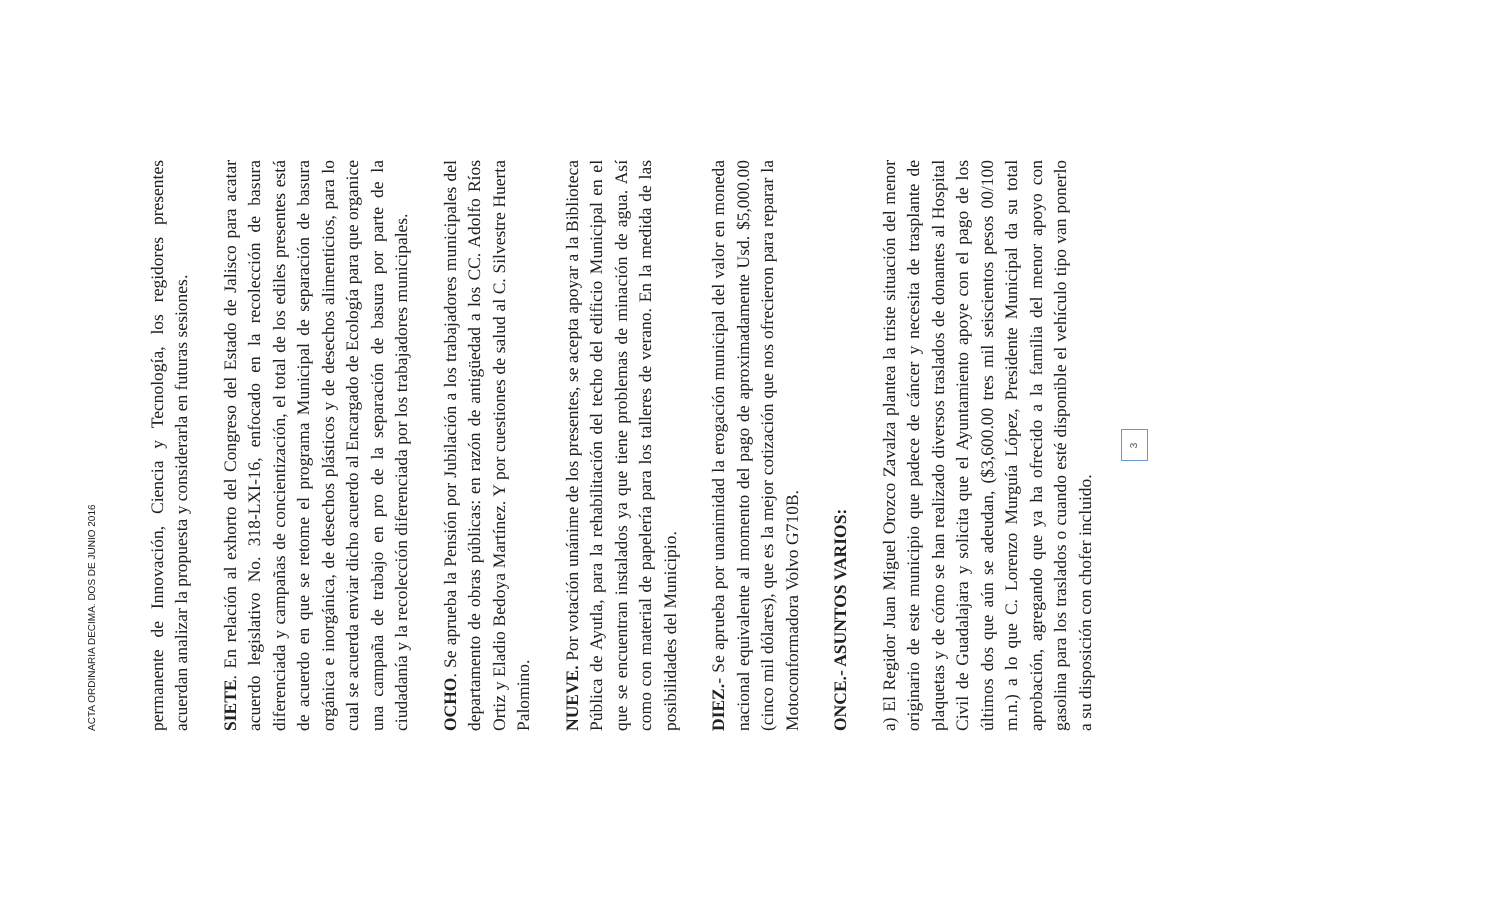ACTA ORDINARIA DECIMA. DOS DE JUNIO 2016
permanente de Innovación, Ciencia y Tecnología, los regidores presentes acuerdan analizar la propuesta y considerarla en futuras sesiones.
SIETE. En relación al exhorto del Congreso del Estado de Jalisco para acatar acuerdo legislativo No. 318-LXI-16, enfocado en la recolección de basura diferenciada y campañas de concientización, el total de los ediles presentes está de acuerdo en que se retome el programa Municipal de separación de basura orgánica e inorgánica, de desechos plásticos y de desechos alimenticios, para lo cual se acuerda enviar dicho acuerdo al Encargado de Ecología para que organice una campaña de trabajo en pro de la separación de basura por parte de la ciudadanía y la recolección diferenciada por los trabajadores municipales.
OCHO. Se aprueba la Pensión por Jubilación a los trabajadores municipales del departamento de obras públicas: en razón de antigüedad a los CC. Adolfo Ríos Ortiz y Eladio Bedoya Martínez. Y por cuestiones de salud al C. Silvestre Huerta Palomino.
NUEVE. Por votación unánime de los presentes, se acepta apoyar a la Biblioteca Pública de Ayutla, para la rehabilitación del techo del edificio Municipal en el que se encuentran instalados ya que tiene problemas de minación de agua. Así como con material de papelería para los talleres de verano. En la medida de las posibilidades del Municipio.
DIEZ.- Se aprueba por unanimidad la erogación municipal del valor en moneda nacional equivalente al momento del pago de aproximadamente Usd. $5,000.00 (cinco mil dólares), que es la mejor cotización que nos ofrecieron para reparar la Motoconformadora Volvo G710B.
ONCE.- ASUNTOS VARIOS:
a) El Regidor Juan Miguel Orozco Zavalza plantea la triste situación del menor originario de este municipio que padece de cáncer y necesita de trasplante de plaquetas y de cómo se han realizado diversos traslados de donantes al Hospital Civil de Guadalajara y solicita que el Ayuntamiento apoye con el pago de los últimos dos que aún se adeudan, ($3,600.00 tres mil seiscientos pesos 00/100 m.n.) a lo que C. Lorenzo Murguía López, Presidente Municipal da su total aprobación, agregando que ya ha ofrecido a la familia del menor apoyo con gasolina para los traslados o cuando esté disponible el vehículo tipo van ponerlo a su disposición con chofer incluido.
3